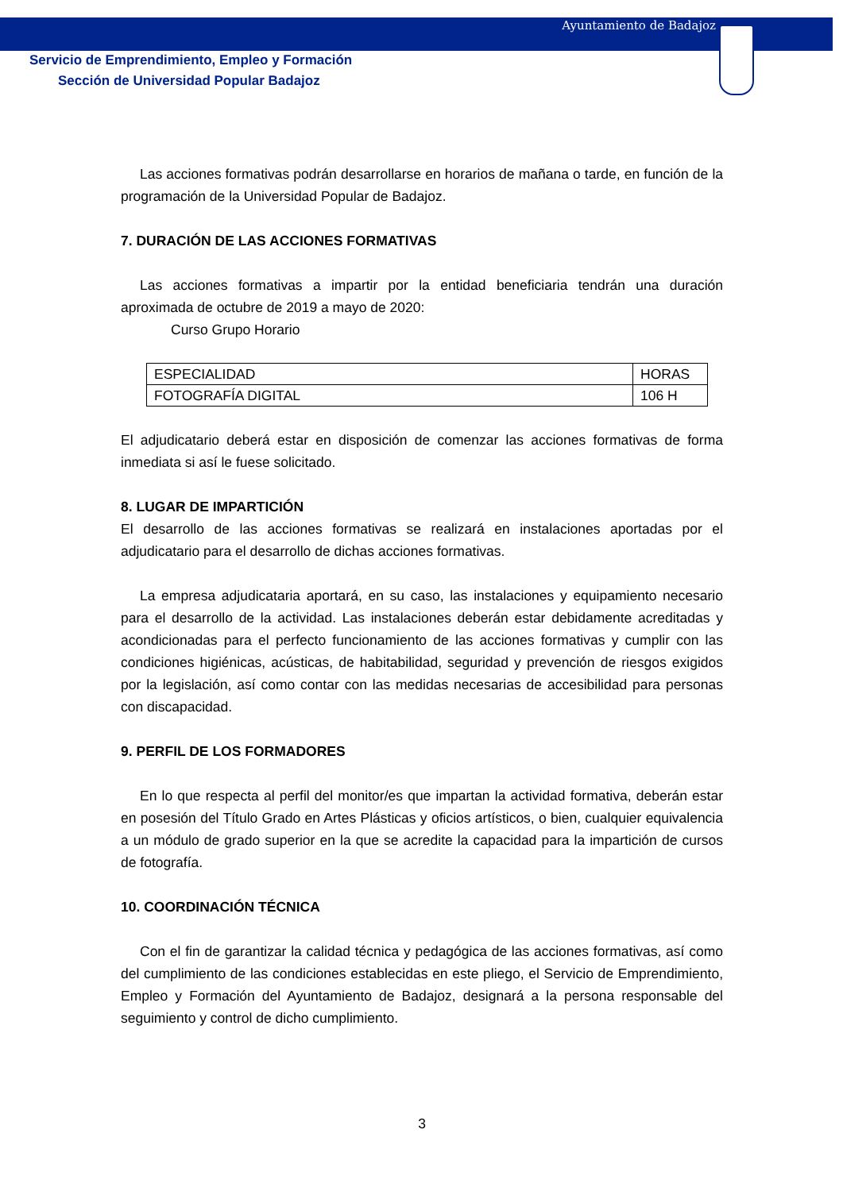Ayuntamiento de Badajoz
Servicio de Emprendimiento, Empleo y Formación
Sección de Universidad Popular Badajoz
Las acciones formativas podrán desarrollarse en horarios de mañana o tarde, en función de la programación de la Universidad Popular de Badajoz.
7. DURACIÓN DE LAS ACCIONES FORMATIVAS
Las acciones formativas a impartir por la entidad beneficiaria tendrán una duración aproximada de octubre de 2019 a mayo de 2020:
Curso Grupo Horario
| ESPECIALIDAD | HORAS |
| FOTOGRAFÍA DIGITAL | 106 H |
El adjudicatario deberá estar en disposición de comenzar las acciones formativas de forma inmediata si así le fuese solicitado.
8. LUGAR DE IMPARTICIÓN
El desarrollo de las acciones formativas se realizará en instalaciones aportadas por el adjudicatario para el desarrollo de dichas acciones formativas.
La empresa adjudicataria aportará, en su caso, las instalaciones y equipamiento necesario para el desarrollo de la actividad. Las instalaciones deberán estar debidamente acreditadas y acondicionadas para el perfecto funcionamiento de las acciones formativas y cumplir con las condiciones higiénicas, acústicas, de habitabilidad, seguridad y prevención de riesgos exigidos por la legislación, así como contar con las medidas necesarias de accesibilidad para personas con discapacidad.
9. PERFIL DE LOS FORMADORES
En lo que respecta al perfil del monitor/es que impartan la actividad formativa, deberán estar en posesión del Título Grado en Artes Plásticas y oficios artísticos, o bien, cualquier equivalencia a un módulo de grado superior en la que se acredite la capacidad para la impartición de cursos de fotografía.
10. COORDINACIÓN TÉCNICA
Con el fin de garantizar la calidad técnica y pedagógica de las acciones formativas, así como del cumplimiento de las condiciones establecidas en este pliego, el Servicio de Emprendimiento, Empleo y Formación del Ayuntamiento de Badajoz, designará a la persona responsable del seguimiento y control de dicho cumplimiento.
3